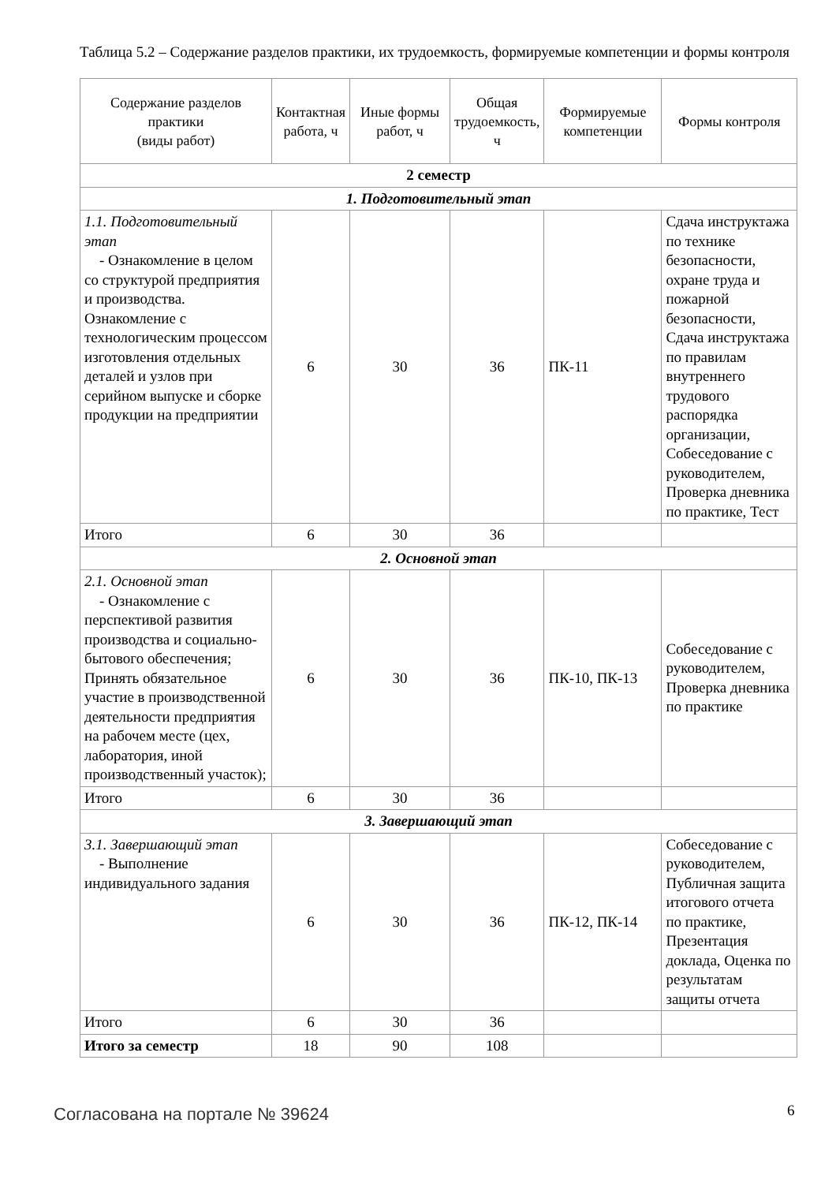Таблица 5.2 – Содержание разделов практики, их трудоемкость, формируемые компетенции и формы контроля
| Содержание разделов практики (виды работ) | Контактная работа, ч | Иные формы работ, ч | Общая трудоемкость, ч | Формируемые компетенции | Формы контроля |
| --- | --- | --- | --- | --- | --- |
| 2 семестр | | | | | |
| 1. Подготовительный этап | | | | | |
| 1.1. Подготовительный этап - Ознакомление в целом со структурой предприятия и производства. Ознакомление с технологическим процессом изготовления отдельных деталей и узлов при серийном выпуске и сборке продукции на предприятии | 6 | 30 | 36 | ПК-11 | Сдача инструктажа по технике безопасности, охране труда и пожарной безопасности, Сдача инструктажа по правилам внутреннего трудового распорядка организации, Собеседование с руководителем, Проверка дневника по практике, Тест |
| Итого | 6 | 30 | 36 | | |
| 2. Основной этап | | | | | |
| 2.1. Основной этап - Ознакомление с перспективой развития производства и социально-бытового обеспечения; Принять обязательное участие в производственной деятельности предприятия на рабочем месте (цех, лаборатория, иной производственный участок); | 6 | 30 | 36 | ПК-10, ПК-13 | Собеседование с руководителем, Проверка дневника по практике |
| Итого | 6 | 30 | 36 | | |
| 3. Завершающий этап | | | | | |
| 3.1. Завершающий этап - Выполнение индивидуального задания | 6 | 30 | 36 | ПК-12, ПК-14 | Собеседование с руководителем, Публичная защита итогового отчета по практике, Презентация доклада, Оценка по результатам защиты отчета |
| Итого | 6 | 30 | 36 | | |
| Итого за семестр | 18 | 90 | 108 | | |
Согласована на портале № 39624 6